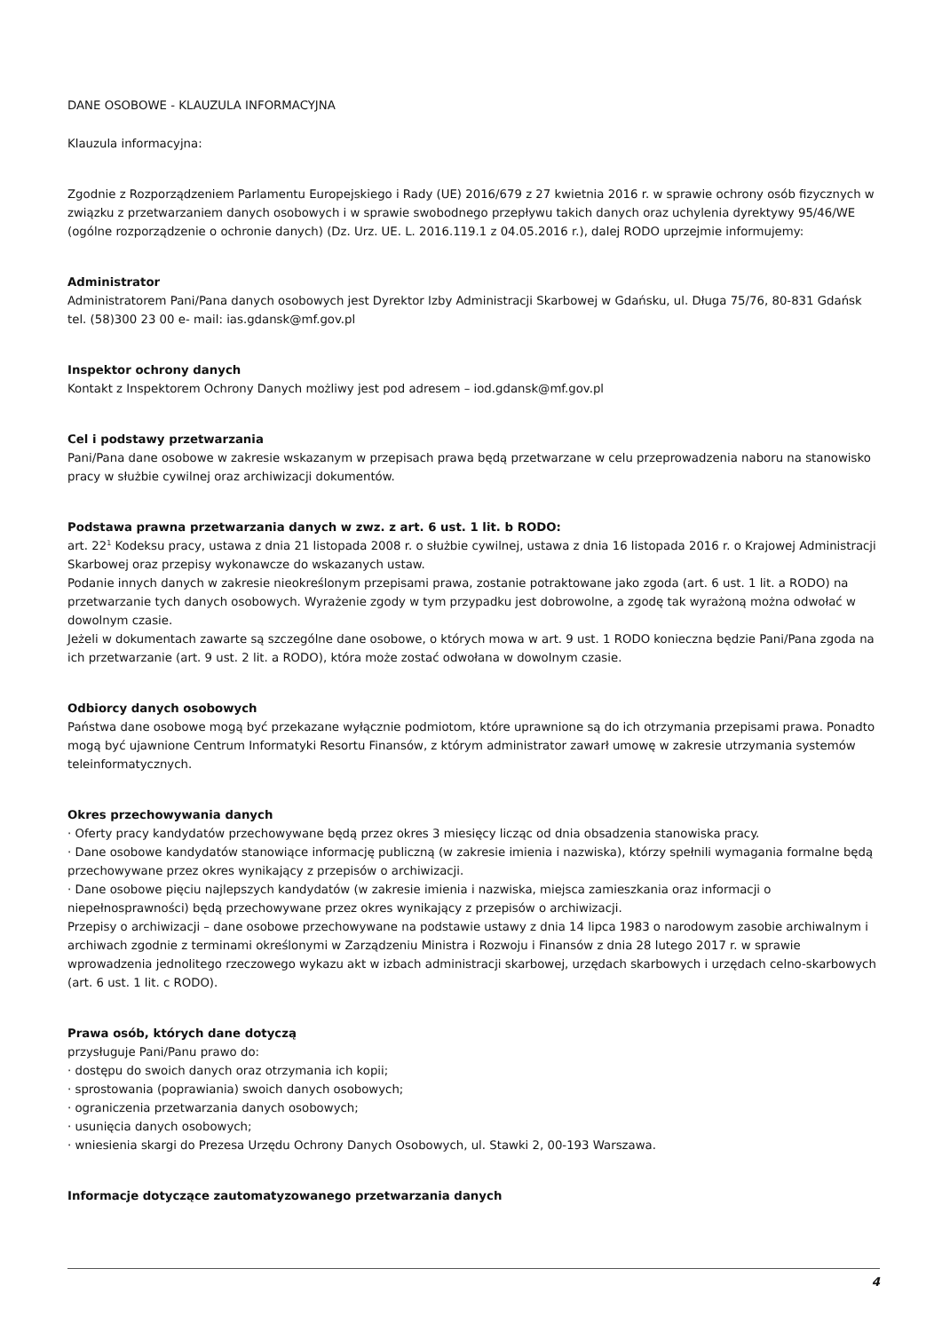DANE OSOBOWE - KLAUZULA INFORMACYJNA
Klauzula informacyjna:
Zgodnie z Rozporządzeniem Parlamentu Europejskiego i Rady (UE) 2016/679 z 27 kwietnia 2016 r. w sprawie ochrony osób fizycznych w związku z przetwarzaniem danych osobowych i w sprawie swobodnego przepływu takich danych oraz uchylenia dyrektywy 95/46/WE (ogólne rozporządzenie o ochronie danych) (Dz. Urz. UE. L. 2016.119.1 z 04.05.2016 r.), dalej RODO uprzejmie informujemy:
Administrator
Administratorem Pani/Pana danych osobowych jest Dyrektor Izby Administracji Skarbowej w Gdańsku, ul. Długa 75/76, 80-831 Gdańsk tel. (58)300 23 00 e- mail: ias.gdansk@mf.gov.pl
Inspektor ochrony danych
Kontakt z Inspektorem Ochrony Danych możliwy jest pod adresem – iod.gdansk@mf.gov.pl
Cel i podstawy przetwarzania
Pani/Pana dane osobowe w zakresie wskazanym w przepisach prawa będą przetwarzane w celu przeprowadzenia naboru na stanowisko pracy w służbie cywilnej oraz archiwizacji dokumentów.
Podstawa prawna przetwarzania danych w zwz. z art. 6 ust. 1 lit. b RODO:
art. 22<sup>1</sup> Kodeksu pracy, ustawa z dnia 21 listopada 2008 r. o służbie cywilnej, ustawa z dnia 16 listopada 2016 r. o Krajowej Administracji Skarbowej oraz przepisy wykonawcze do wskazanych ustaw.
Podanie innych danych w zakresie nieokreślonym przepisami prawa, zostanie potraktowane jako zgoda (art. 6 ust. 1 lit. a RODO) na przetwarzanie tych danych osobowych. Wyrażenie zgody w tym przypadku jest dobrowolne, a zgodę tak wyrażoną można odwołać w dowolnym czasie.
Jeżeli w dokumentach zawarte są szczególne dane osobowe, o których mowa w art. 9 ust. 1 RODO konieczna będzie Pani/Pana zgoda na ich przetwarzanie (art. 9 ust. 2 lit. a RODO), która może zostać odwołana w dowolnym czasie.
Odbiorcy danych osobowych
Państwa dane osobowe mogą być przekazane wyłącznie podmiotom, które uprawnione są do ich otrzymania przepisami prawa. Ponadto mogą być ujawnione Centrum Informatyki Resortu Finansów, z którym administrator zawarł umowę w zakresie utrzymania systemów teleinformatycznych.
Okres przechowywania danych
· Oferty pracy kandydatów przechowywane będą przez okres 3 miesięcy licząc od dnia obsadzenia stanowiska pracy.
· Dane osobowe kandydatów stanowiące informację publiczną (w zakresie imienia i nazwiska), którzy spełnili wymagania formalne będą przechowywane przez okres wynikający z przepisów o archiwizacji.
· Dane osobowe pięciu najlepszych kandydatów (w zakresie imienia i nazwiska, miejsca zamieszkania oraz informacji o niepełnosprawności) będą przechowywane przez okres wynikający z przepisów o archiwizacji.
Przepisy o archiwizacji – dane osobowe przechowywane na podstawie ustawy z dnia 14 lipca 1983 o narodowym zasobie archiwalnym i archiwach zgodnie z terminami określonymi w Zarządzeniu Ministra i Rozwoju i Finansów z dnia 28 lutego 2017 r. w sprawie wprowadzenia jednolitego rzeczowego wykazu akt w izbach administracji skarbowej, urzędach skarbowych i urzędach celno-skarbowych (art. 6 ust. 1 lit. c RODO).
Prawa osób, których dane dotyczą
przysługuje Pani/Panu prawo do:
· dostępu do swoich danych oraz otrzymania ich kopii;
· sprostowania (poprawiania) swoich danych osobowych;
· ograniczenia przetwarzania danych osobowych;
· usunięcia danych osobowych;
· wniesienia skargi do Prezesa Urzędu Ochrony Danych Osobowych, ul. Stawki 2, 00-193 Warszawa.
Informacje dotyczące zautomatyzowanego przetwarzania danych
4